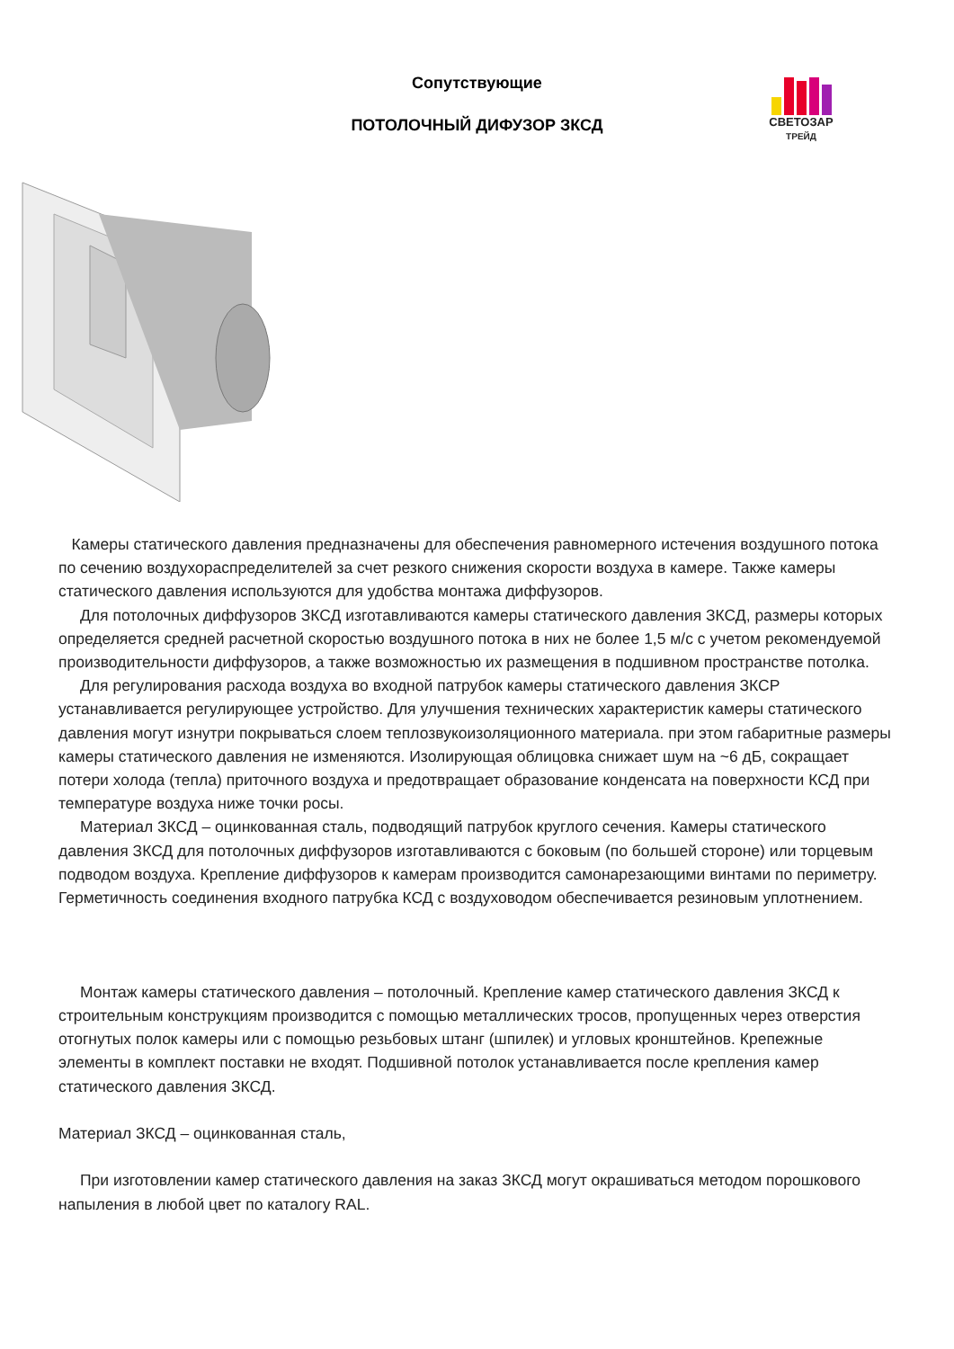СВЕТОЗАР
ТРЕЙД
Сопутствующие
ПОТОЛОЧНЫЙ ДИФУЗОР ЗКСД
Камеры статического давления предназначены для обеспечения равномерного истечения воздушного потока по сечению воздухораспределителей за счет резкого снижения скорости воздуха в камере. Также камеры статического давления используются для удобства монтажа диффузоров.
Для потолочных диффузоров ЗКСД изготавливаются камеры статического давления ЗКСД, размеры которых определяется средней расчетной скоростью воздушного потока в них не более 1,5 м/с с учетом рекомендуемой производительности диффузоров, а также возможностью их размещения в подшивном пространстве потолка.
Для регулирования расхода воздуха во входной патрубок камеры статического давления ЗКСР устанавливается регулирующее устройство. Для улучшения технических характеристик камеры статического давления могут изнутри покрываться слоем теплозвукоизоляционного материала. при этом габаритные размеры камеры статического давления не изменяются. Изолирующая облицовка снижает шум на ~6 дБ, сокращает потери холода (тепла) приточного воздуха и предотвращает образование конденсата на поверхности КСД при температуре воздуха ниже точки росы.
Материал ЗКСД – оцинкованная сталь, подводящий патрубок круглого сечения. Камеры статического давления ЗКСД для потолочных диффузоров изготавливаются с боковым (по большей стороне) или торцевым подводом воздуха. Крепление диффузоров к камерам производится самонарезающими винтами по периметру. Герметичность соединения входного патрубка КСД с воздуховодом обеспечивается резиновым уплотнением.
Монтаж камеры статического давления – потолочный. Крепление камер статического давления ЗКСД к строительным конструкциям производится с помощью металлических тросов, пропущенных через отверстия отогнутых полок камеры или с помощью резьбовых штанг (шпилек) и угловых кронштейнов. Крепежные элементы в комплект поставки не входят. Подшивной потолок устанавливается после крепления камер статического давления ЗКСД.
Материал ЗКСД – оцинкованная сталь,
При изготовлении камер статического давления на заказ ЗКСД могут окрашиваться методом порошкового напыления в любой цвет по каталогу RAL.